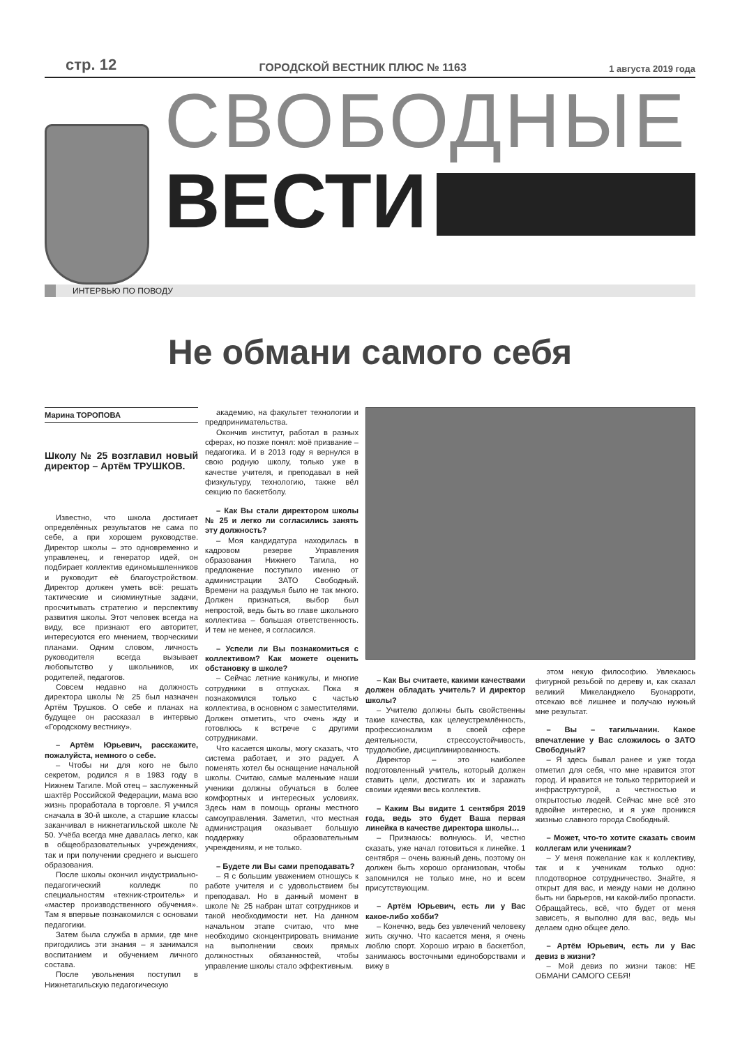стр. 12 ГОРОДСКОЙ ВЕСТНИК ПЛЮС № 1163 1 августа 2019 года
СВОБОДНЫЕ
ВЕСТИ
ИНТЕРВЬЮ ПО ПОВОДУ
Не обмани самого себя
Марина ТОРОПОВА
Школу № 25 возглавил новый директор – Артём ТРУШКОВ.
Известно, что школа достигает определённых результатов не сама по себе, а при хорошем руководстве. Директор школы – это одновременно и управленец, и генератор идей, он подбирает коллектив единомышленников и руководит её благоустройством. Директор должен уметь всё: решать тактические и сиюминутные задачи, просчитывать стратегию и перспективу развития школы. Этот человек всегда на виду, все признают его авторитет, интересуются его мнением, творческими планами. Одним словом, личность руководителя всегда вызывает любопытство у школьников, их родителей, педагогов.
Совсем недавно на должность директора школы № 25 был назначен Артём Трушков. О себе и планах на будущее он рассказал в интервью «Городскому вестнику».
– Артём Юрьевич, расскажите, пожалуйста, немного о себе.
– Чтобы ни для кого не было секретом, родился я в 1983 году в Нижнем Тагиле. Мой отец – заслуженный шахтёр Российской Федерации, мама всю жизнь проработала в торговле. Я учился сначала в 30-й школе, а старшие классы заканчивал в нижнетагильской школе № 50. Учёба всегда мне давалась легко, как в общеобразовательных учреждениях, так и при получении среднего и высшего образования.
После школы окончил индустриально-педагогический колледж по специальностям «техник-строитель» и «мастер производственного обучения». Там я впервые познакомился с основами педагогики.
Затем была служба в армии, где мне пригодились эти знания – я занимался воспитанием и обучением личного состава.
После увольнения поступил в Нижнетагильскую педагогическую
академию, на факультет технологии и предпринимательства.
Окончив институт, работал в разных сферах, но позже понял: моё призвание – педагогика. И в 2013 году я вернулся в свою родную школу, только уже в качестве учителя, и преподавал в ней физкультуру, технологию, также вёл секцию по баскетболу.
– Как Вы стали директором школы № 25 и легко ли согласились занять эту должность?
– Моя кандидатура находилась в кадровом резерве Управления образования Нижнего Тагила, но предложение поступило именно от администрации ЗАТО Свободный. Времени на раздумья было не так много. Должен признаться, выбор был непростой, ведь быть во главе школьного коллектива – большая ответственность. И тем не менее, я согласился.
– Успели ли Вы познакомиться с коллективом? Как можете оценить обстановку в школе?
– Сейчас летние каникулы, и многие сотрудники в отпусках. Пока я познакомился только с частью коллектива, в основном с заместителями. Должен отметить, что очень жду и готовлюсь к встрече с другими сотрудниками.
Что касается школы, могу сказать, что система работает, и это радует. А поменять хотел бы оснащение начальной школы. Считаю, самые маленькие наши ученики должны обучаться в более комфортных и интересных условиях. Здесь нам в помощь органы местного самоуправления. Заметил, что местная администрация оказывает большую поддержку образовательным учреждениям, и не только.
– Будете ли Вы сами преподавать?
– Я с большим уважением отношусь к работе учителя и с удовольствием бы преподавал. Но в данный момент в школе № 25 набран штат сотрудников и такой необходимости нет. На данном начальном этапе считаю, что мне необходимо сконцентрировать внимание на выполнении своих прямых должностных обязанностей, чтобы управление школы стало эффективным.
– Как Вы считаете, какими качествами должен обладать учитель? И директор школы?
– Учителю должны быть свойственны такие качества, как целеустремлённость, профессионализм в своей сфере деятельности, стрессоустойчивость, трудолюбие, дисциплинированность.
Директор – это наиболее подготовленный учитель, который должен ставить цели, достигать их и заражать своими идеями весь коллектив.
– Каким Вы видите 1 сентября 2019 года, ведь это будет Ваша первая линейка в качестве директора школы…
– Признаюсь: волнуюсь. И, честно сказать, уже начал готовиться к линейке. 1 сентября – очень важный день, поэтому он должен быть хорошо организован, чтобы запомнился не только мне, но и всем присутствующим.
– Артём Юрьевич, есть ли у Вас какое-либо хобби?
– Конечно, ведь без увлечений человеку жить скучно. Что касается меня, я очень люблю спорт. Хорошо играю в баскетбол, занимаюсь восточными единоборствами и вижу в
этом некую философию. Увлекаюсь фигурной резьбой по дереву и, как сказал великий Микеланджело Буонарроти, отсекаю всё лишнее и получаю нужный мне результат.
– Вы – тагильчанин. Какое впечатление у Вас сложилось о ЗАТО Свободный?
– Я здесь бывал ранее и уже тогда отметил для себя, что мне нравится этот город. И нравится не только территорией и инфраструктурой, а честностью и открытостью людей. Сейчас мне всё это вдвойне интересно, и я уже проникся жизнью славного города Свободный.
– Может, что-то хотите сказать своим коллегам или ученикам?
– У меня пожелание как к коллективу, так и к ученикам только одно: плодотворное сотрудничество. Знайте, я открыт для вас, и между нами не должно быть ни барьеров, ни какой-либо пропасти. Обращайтесь, всё, что будет от меня зависеть, я выполню для вас, ведь мы делаем одно общее дело.
– Артём Юрьевич, есть ли у Вас девиз в жизни?
– Мой девиз по жизни таков: НЕ ОБМАНИ САМОГО СЕБЯ!